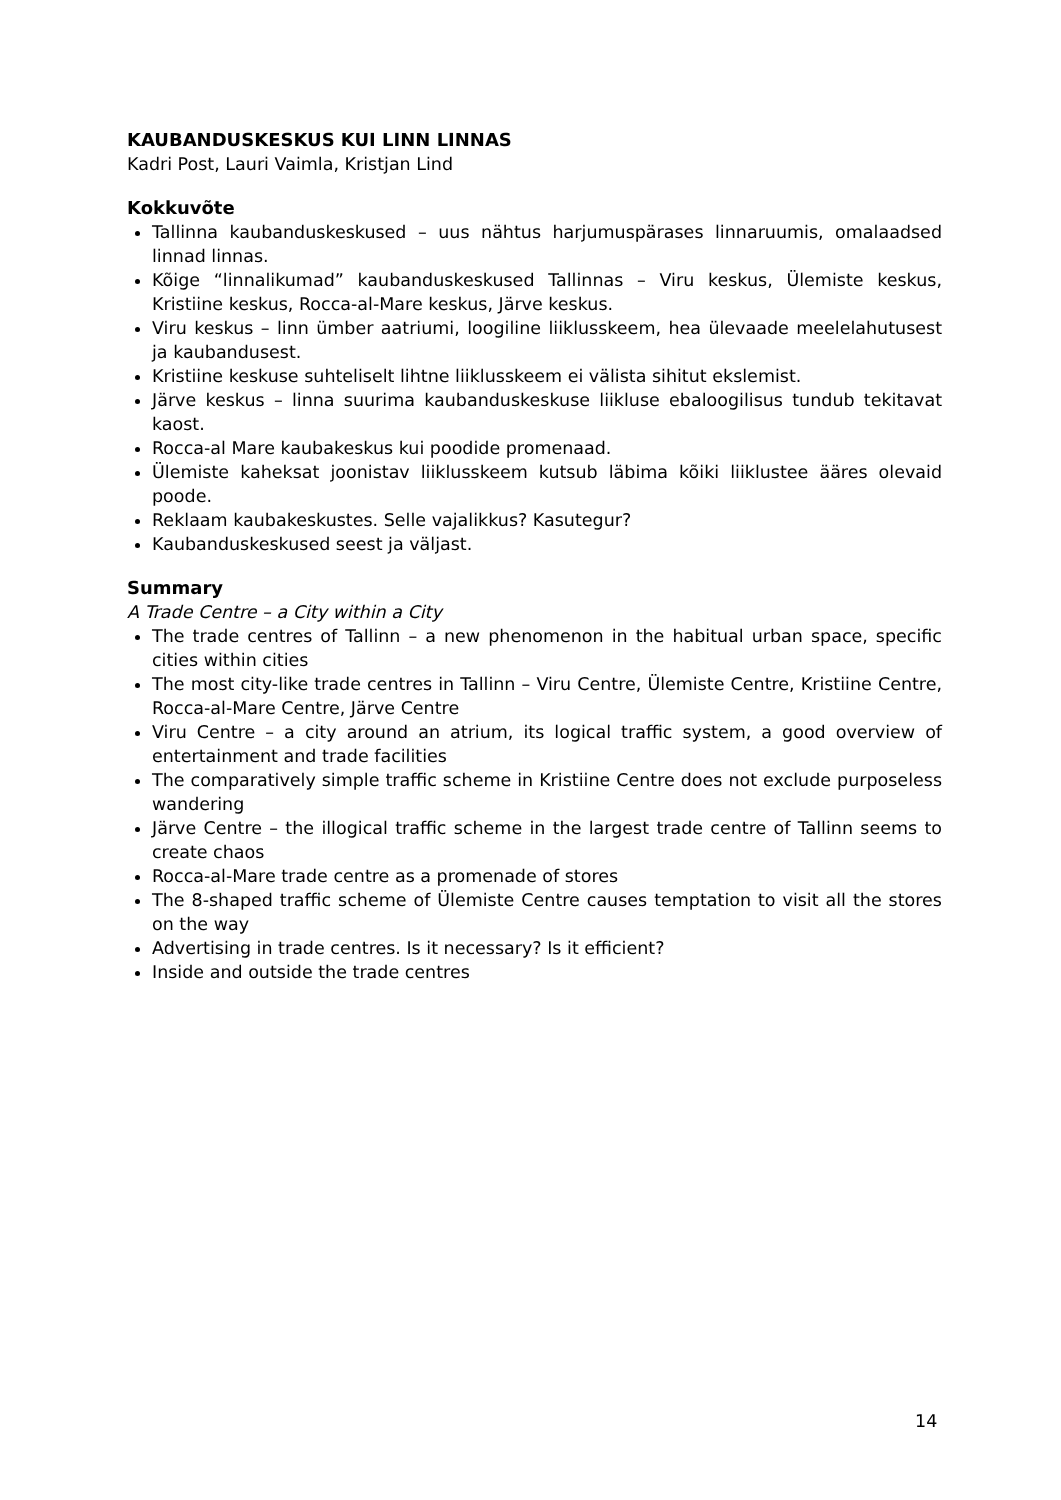KAUBANDUSKESKUS KUI LINN LINNAS
Kadri Post, Lauri Vaimla, Kristjan Lind
Kokkuvõte
Tallinna kaubanduskeskused – uus nähtus harjumuspärases linnaruumis, omalaadsed linnad linnas.
Kõige “linnalikumad” kaubanduskeskused Tallinnas – Viru keskus, Ülemiste keskus, Kristiine keskus, Rocca-al-Mare keskus, Järve keskus.
Viru keskus – linn ümber aatriumi, loogiline liiklusskeem, hea ülevaade meelelahutusest ja kaubandusest.
Kristiine keskuse suhteliselt lihtne liiklusskeem ei välista sihitut ekslemist.
Järve keskus – linna suurima kaubanduskeskuse liikluse ebaloogilisus tundub tekitavat kaost.
Rocca-al Mare kaubakeskus kui poodide promenaad.
Ülemiste kaheksat joonistav liiklusskeem kutsub läbima kõiki liiklustee ääres olevaid poode.
Reklaam kaubakeskustes. Selle vajalikkus? Kasutegur?
Kaubanduskeskused seest ja väljast.
Summary
A Trade Centre – a City within a City
The trade centres of Tallinn – a new phenomenon in the habitual urban space, specific cities within cities
The most city-like trade centres in Tallinn – Viru Centre, Ülemiste Centre, Kristiine Centre, Rocca-al-Mare Centre, Järve Centre
Viru Centre – a city around an atrium, its logical traffic system, a good overview of entertainment and trade facilities
The comparatively simple traffic scheme in Kristiine Centre does not exclude purposeless wandering
Järve Centre – the illogical traffic scheme in the largest trade centre of Tallinn seems to create chaos
Rocca-al-Mare trade centre as a promenade of stores
The 8-shaped traffic scheme of Ülemiste Centre causes temptation to visit all the stores on the way
Advertising in trade centres. Is it necessary? Is it efficient?
Inside and outside the trade centres
14